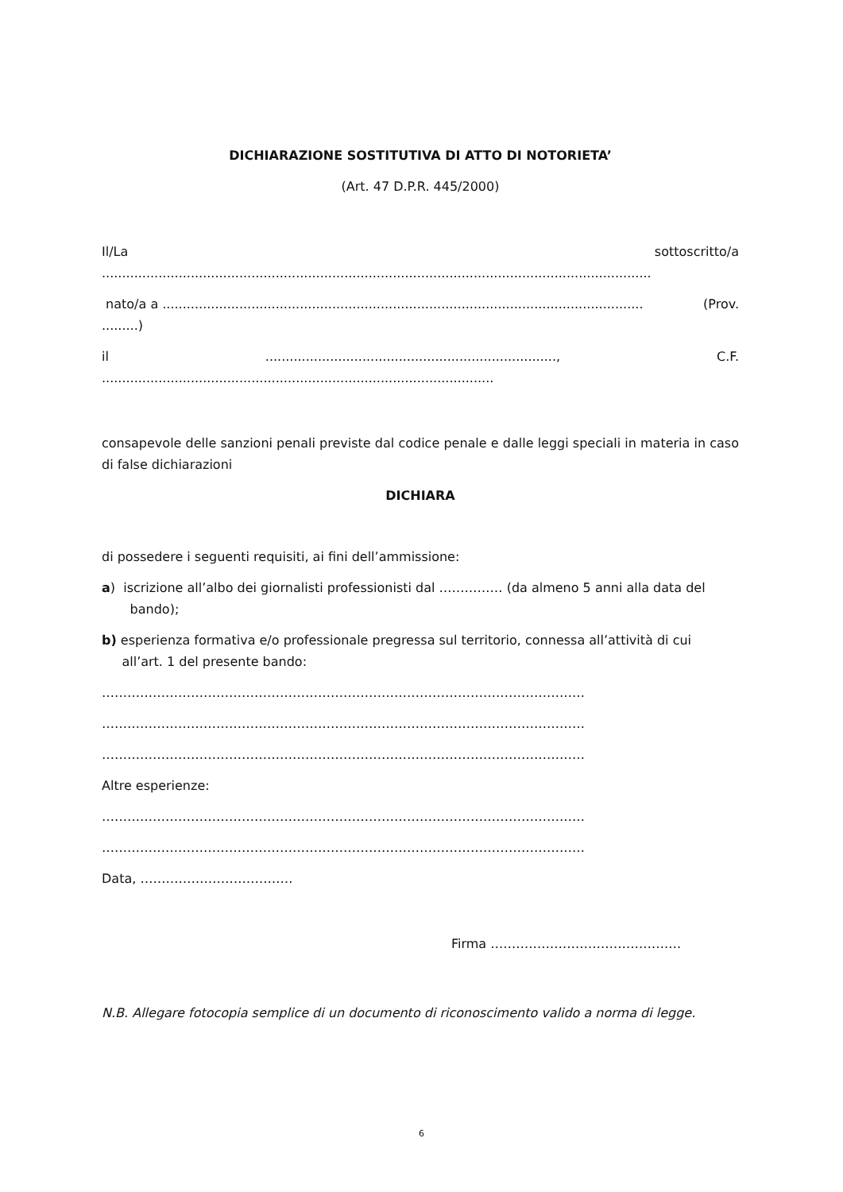DICHIARAZIONE SOSTITUTIVA DI ATTO DI NOTORIETA’
(Art. 47 D.P.R. 445/2000)
Il/La sottoscritto/a
........................................................................................................................................
nato/a a ....................................................................................................................... (Prov.
.........)
il........................................................................, C.F.
.................................................................................................
consapevole delle sanzioni penali previste dal codice penale e dalle leggi speciali in materia in caso di false dichiarazioni
DICHIARA
di possedere i seguenti requisiti, ai fini dell’ammissione:
a) iscrizione all’albo dei giornalisti professionisti dal …………… (da almeno 5 anni alla data del
bando);
b) esperienza formativa e/o professionale pregressa sul territorio, connessa all’attività di cui
all’art. 1 del presente bando:
……………………………………………………………………………………………………
……………………………………………………………………………………………………
……………………………………………………………………………………………………
Altre esperienze:
……………………………………………………………………………………………………
……………………………………………………………………………………………………
Data, ………………………………
Firma ………………………………………
N.B. Allegare fotocopia semplice di un documento di riconoscimento valido a norma di legge.
6